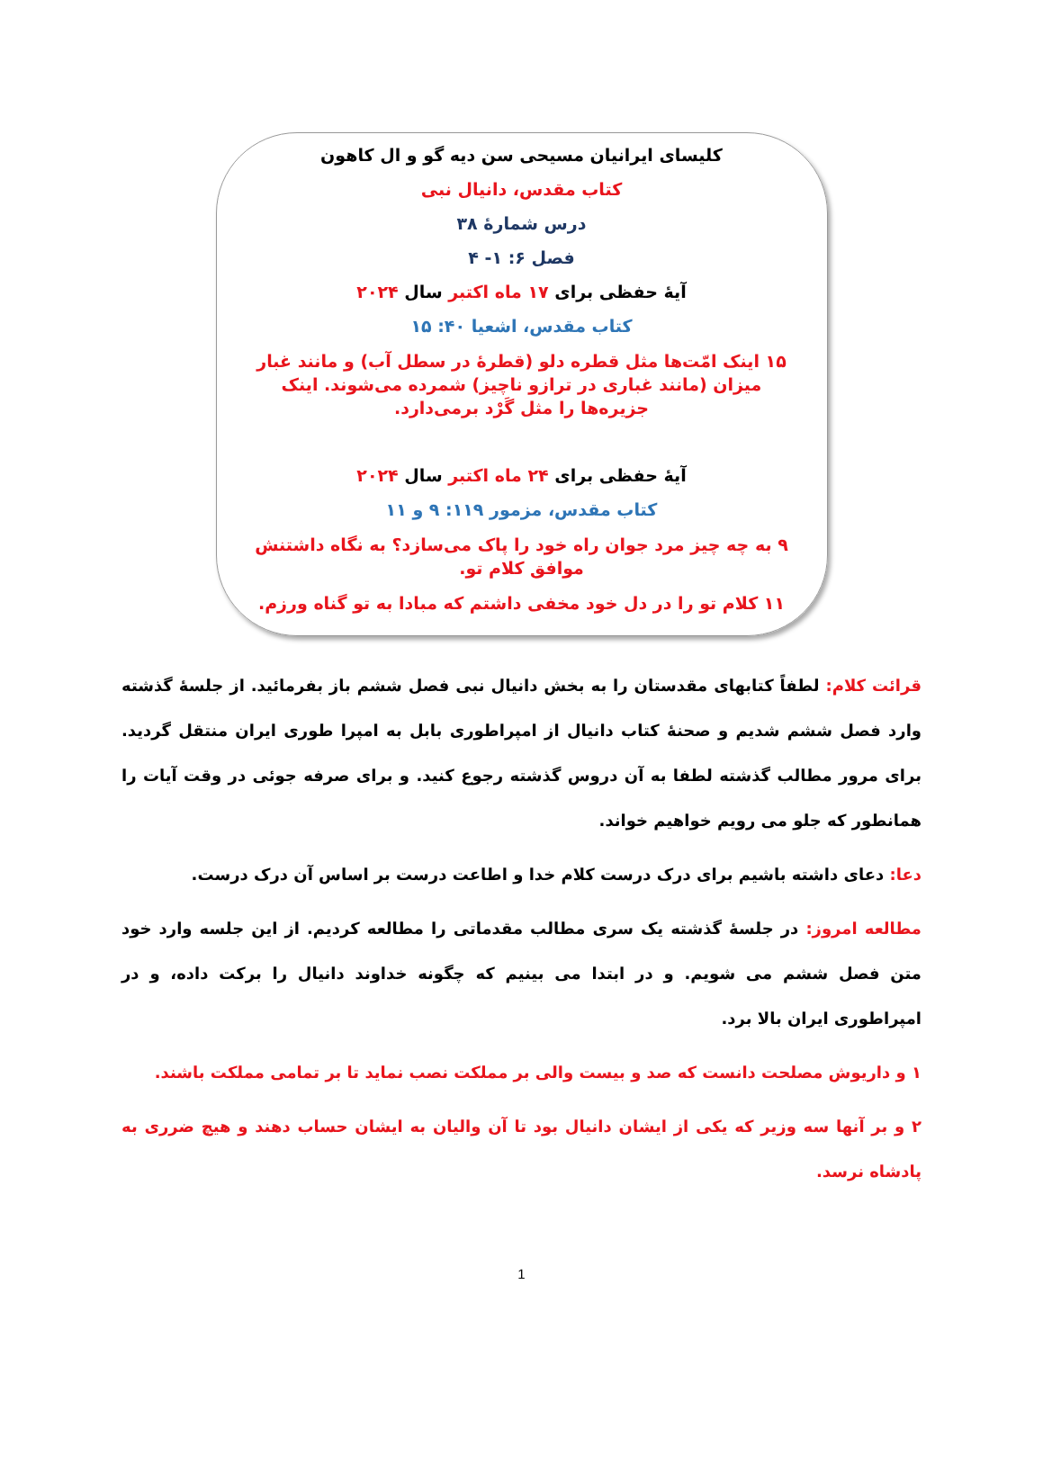کلیسای ایرانیان مسیحی سن دیه گو و ال کاهون
کتاب مقدس، دانیال نبی
درس شمارۀ ۳۸
فصل ۶: ۱- ۴
آیۀ حفظی برای ۱۷ ماه اکتبر سال ۲۰۲۴
کتاب مقدس، اشعیا ۴۰: ۱۵
۱۵ اینک امّت‌ها مثل قطره دلو (قطرۀ در سطل آب) و مانند غبار میزان (مانند غباری در ترازو ناچیز) شمرده می‌شوند. اینک جزیره‌ها را مثل گَرْد برمی‌دارد.
آیۀ حفظی برای ۲۴ ماه اکتبر سال ۲۰۲۴
کتاب مقدس، مزمور ۱۱۹: ۹ و ۱۱
۹ به چه چیز مرد جوان راه خود را پاک می‌سازد؟ به نگاه داشتنش موافق کلام تو.
۱۱ کلام تو را در دل خود مخفی داشتم که مبادا به تو گناه ورزم.
قرائت کلام: لطفاً کتابهای مقدستان را به بخش دانیال نبی فصل ششم باز بفرمائید. از جلسۀ گذشته وارد فصل ششم شدیم و صحنۀ کتاب دانیال از امپراطوری بابل به امپرا طوری ایران منتقل گردید. برای مرور مطالب گذشته لطفا به آن دروس گذشته رجوع کنید. و برای صرفه جوئی در وقت آیات را همانطور که جلو می رویم خواهیم خواند.
دعا: دعای داشته باشیم برای درک درست کلام خدا و اطاعت درست بر اساس آن درک درست.
مطالعه امروز: در جلسۀ گذشته یک سری مطالب مقدماتی را مطالعه کردیم. از این جلسه وارد خود متن فصل ششم می شویم. و در ابتدا می بینیم که چگونه خداوند دانیال را برکت داده، و در امپراطوری ایران بالا برد.
۱ و داریوش مصلحت دانست که صد و بیست والی بر مملکت نصب نماید تا بر تمامی مملکت باشند.
۲ و بر آنها سه وزیر که یکی از ایشان دانیال بود تا آن والیان به ایشان حساب دهند و هیچ ضرری به پادشاه نرسد.
1